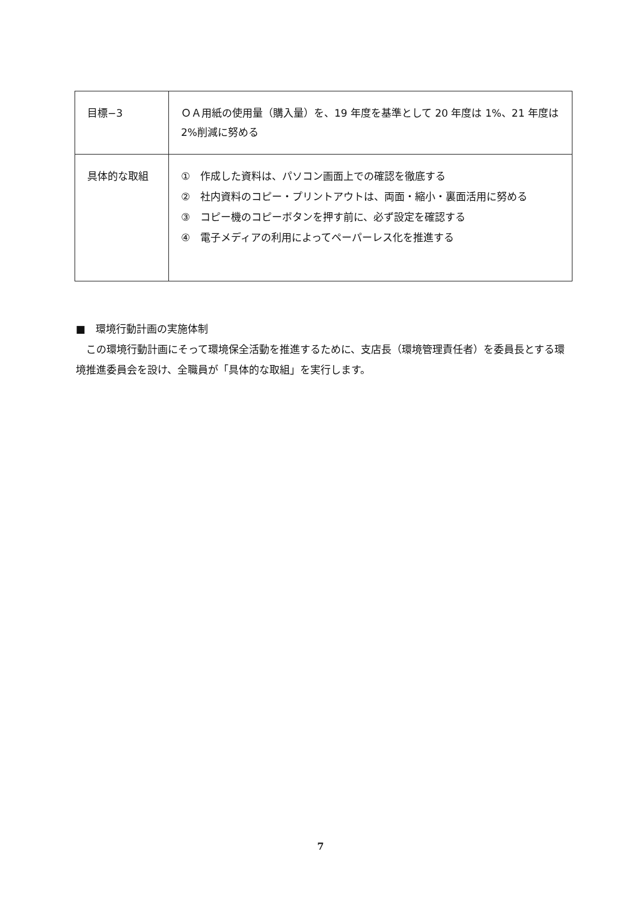| 目標−3 | ＯＡ用紙の使用量（購入量）を、19 年度を基準として 20 年度は 1%、21 年度は 2%削減に努める |
| 具体的な取組 | ① 作成した資料は、パソコン画面上での確認を徹底する ② 社内資料のコピー・プリントアウトは、両面・縮小・裏面活用に努める ③ コピー機のコピーボタンを押す前に、必ず設定を確認する ④ 電子メディアの利用によってペーパーレス化を推進する |
■　環境行動計画の実施体制
　この環境行動計画にそって環境保全活動を推進するために、支店長（環境管理責任者）を委員長とする環境推進委員会を設け、全職員が「具体的な取組」を実行します。
7